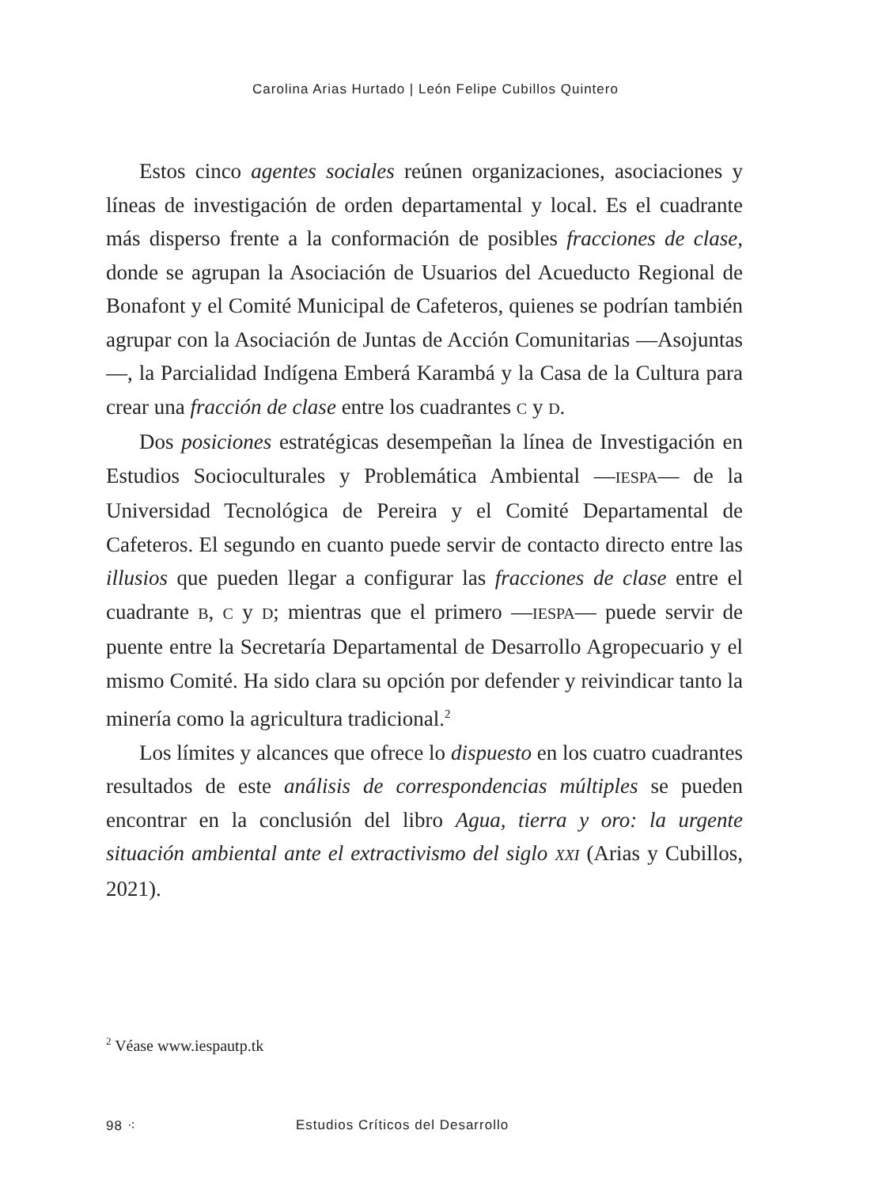Carolina Arias Hurtado | León Felipe Cubillos Quintero
Estos cinco agentes sociales reúnen organizaciones, asociaciones y líneas de investigación de orden departamental y local. Es el cuadrante más disperso frente a la conformación de posibles fracciones de clase, donde se agrupan la Asociación de Usuarios del Acueducto Regional de Bonafont y el Comité Municipal de Cafeteros, quienes se podrían también agrupar con la Asociación de Juntas de Acción Comunitarias —Asojuntas—, la Parcialidad Indígena Emberá Karambá y la Casa de la Cultura para crear una fracción de clase entre los cuadrantes C y D.
Dos posiciones estratégicas desempeñan la línea de Investigación en Estudios Socioculturales y Problemática Ambiental —IESPA— de la Universidad Tecnológica de Pereira y el Comité Departamental de Cafeteros. El segundo en cuanto puede servir de contacto directo entre las illusios que pueden llegar a configurar las fracciones de clase entre el cuadrante B, C y D; mientras que el primero —IESPA— puede servir de puente entre la Secretaría Departamental de Desarrollo Agropecuario y el mismo Comité. Ha sido clara su opción por defender y reivindicar tanto la minería como la agricultura tradicional.<sup>2</sup>
Los límites y alcances que ofrece lo dispuesto en los cuatro cuadrantes resultados de este análisis de correspondencias múltiples se pueden encontrar en la conclusión del libro Agua, tierra y oro: la urgente situación ambiental ante el extractivismo del siglo XXI (Arias y Cubillos, 2021).
<sup>2</sup> Véase www.iespautp.tk
98 ⁖ Estudios Críticos del Desarrollo